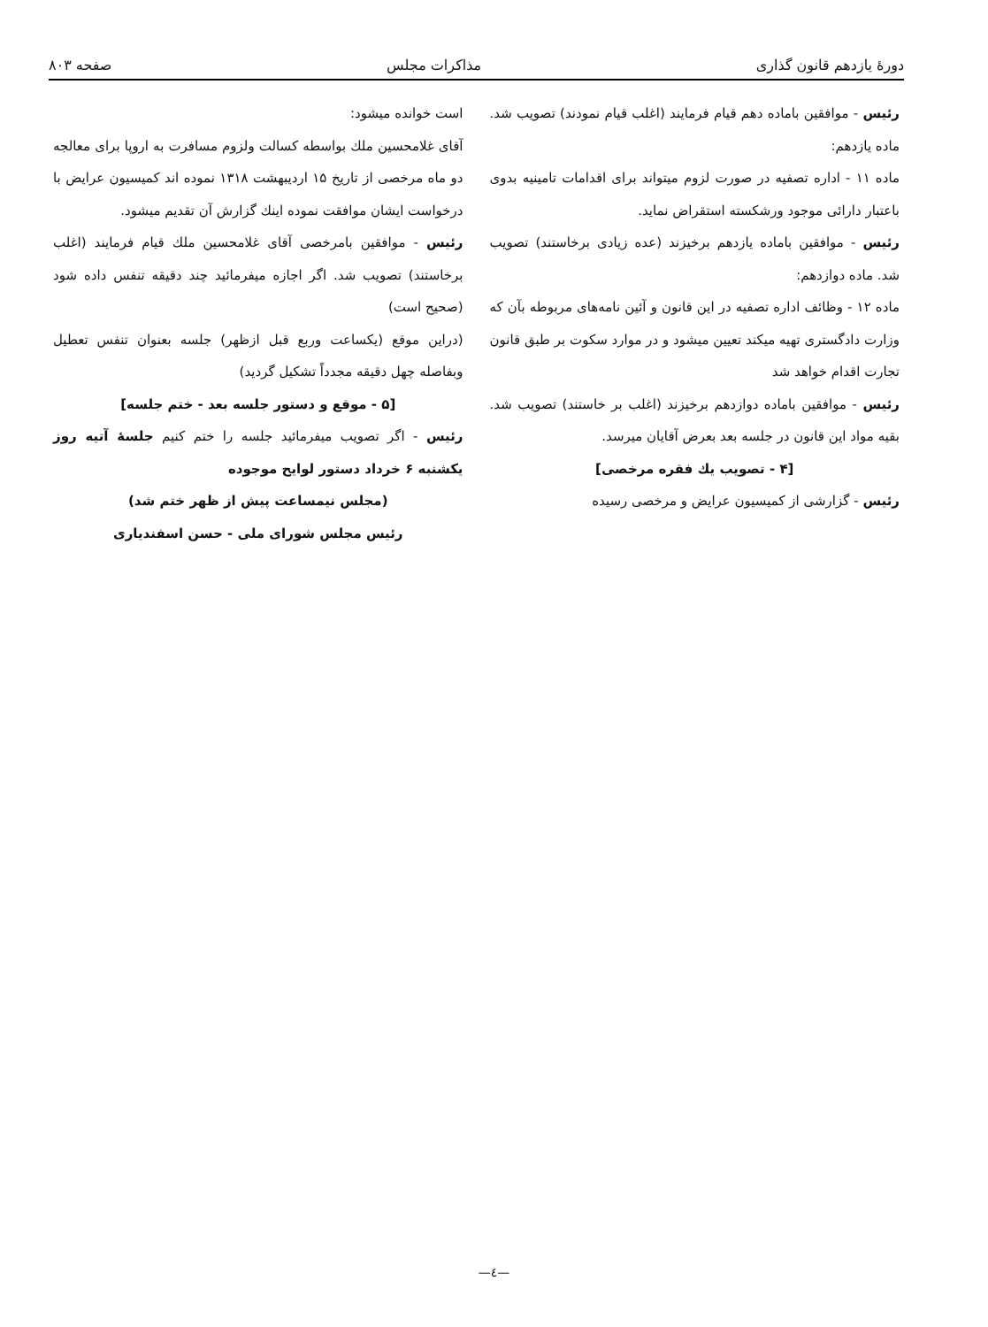دورهٔ یازدهم قانون گذاری مذاکرات مجلس صفحه ۸۰۳
رئیس - موافقین باماده دهم قیام فرمایند (اغلب قیام نمودند) تصویب شد. ماده یازدهم:
ماده ۱۱ - اداره تصفیه در صورت لزوم میتواند برای اقدامات تامینیه بدوی باعتبار دارائی موجود ورشکسته استقراض نماید.
رئیس - موافقین باماده یازدهم برخیزند (عده زیادی برخاستند) تصویب شد. ماده دوازدهم:
ماده ۱۲ - وظائف اداره تصفیه در این قانون و آئین نامه‌های مربوطه بآن که وزارت دادگستری تهیه میکند تعیین میشود و در موارد سکوت بر طبق قانون تجارت اقدام خواهد شد
رئیس - موافقین باماده دوازدهم برخیزند (اغلب بر خاستند) تصویب شد. بقیه مواد این قانون در جلسه بعد بعرض آقایان میرسد.
[۴ - تصویب یك فقره مرخصی]
رئیس - گزارشی از کمیسیون عرایض و مرخصی رسیده
است خوانده میشود:
آقای غلامحسین ملك بواسطه کسالت ولزوم مسافرت به اروپا برای معالجه دو ماه مرخصی از تاریخ ۱۵ اردیبهشت ۱۳۱۸ نموده اند کمیسیون عرایض با درخواست ایشان موافقت نموده اینك گزارش آن تقدیم میشود.
رئیس - موافقین بامرخصی آقای غلامحسین ملك قیام فرمایند (اغلب برخاستند) تصویب شد. اگر اجازه میفرمائید چند دقیقه تنفس داده شود (صحیح است)
(دراین موقع (یکساعت وربع قبل ازظهر) جلسه بعنوان تنفس تعطیل وبفاصله چهل دقیقه مجدداً تشکیل گردید)
[۵ - موقع و دستور جلسه بعد - ختم جلسه]
رئیس - اگر تصویب میفرمائید جلسه را ختم کنیم جلسهٔ آتیه روز یکشنبه ۶ خرداد دستور لوایح موجوده
(مجلس نیمساعت پیش از ظهر ختم شد)
رئیس مجلس شورای ملی - حسن اسفندیاری
—٤—